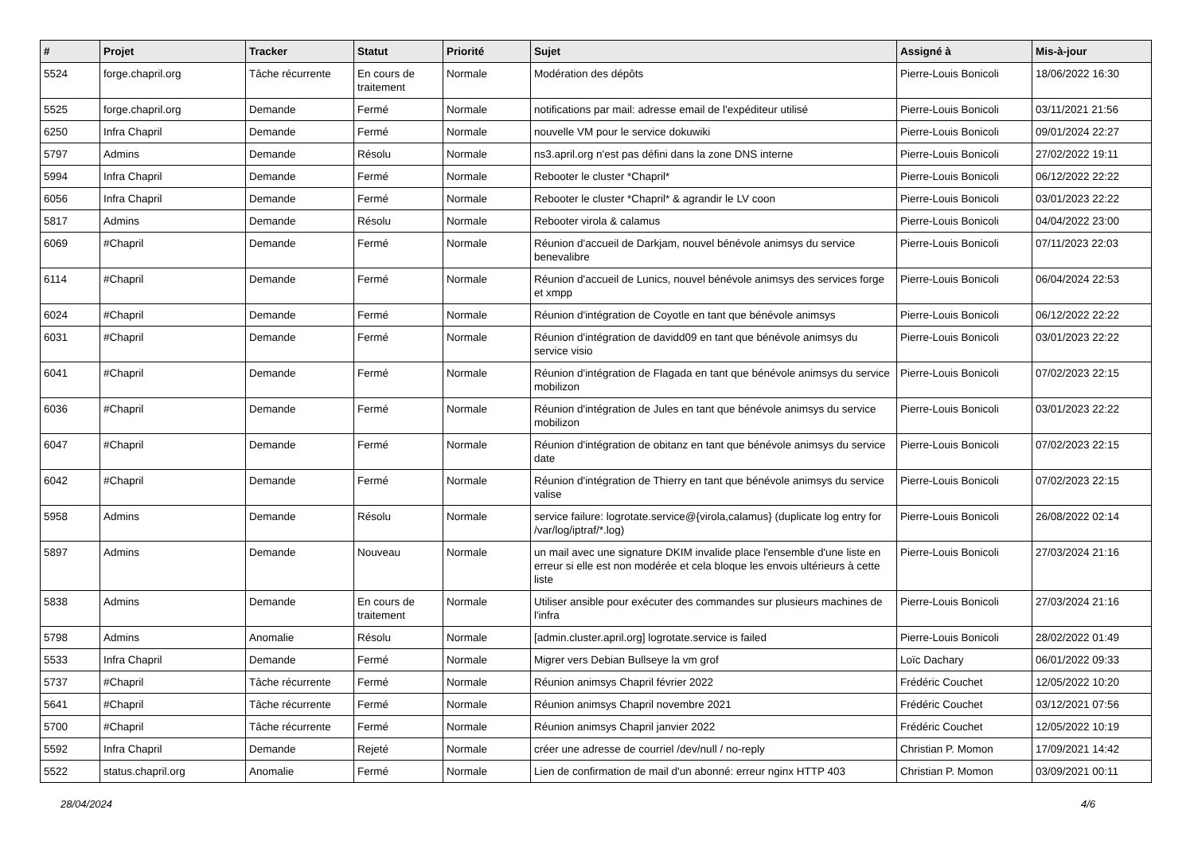| # | Projet | Tracker | Statut | Priorité | Sujet | Assigné à | Mis-à-jour |
| --- | --- | --- | --- | --- | --- | --- | --- |
| 5524 | forge.chapril.org | Tâche récurrente | En cours de traitement | Normale | Modération des dépôts | Pierre-Louis Bonicoli | 18/06/2022 16:30 |
| 5525 | forge.chapril.org | Demande | Fermé | Normale | notifications par mail: adresse email de l'expéditeur utilisé | Pierre-Louis Bonicoli | 03/11/2021 21:56 |
| 6250 | Infra Chapril | Demande | Fermé | Normale | nouvelle VM pour le service dokuwiki | Pierre-Louis Bonicoli | 09/01/2024 22:27 |
| 5797 | Admins | Demande | Résolu | Normale | ns3.april.org n'est pas défini dans la zone DNS interne | Pierre-Louis Bonicoli | 27/02/2022 19:11 |
| 5994 | Infra Chapril | Demande | Fermé | Normale | Rebooter le cluster *Chapril* | Pierre-Louis Bonicoli | 06/12/2022 22:22 |
| 6056 | Infra Chapril | Demande | Fermé | Normale | Rebooter le cluster *Chapril* & agrandir le LV coon | Pierre-Louis Bonicoli | 03/01/2023 22:22 |
| 5817 | Admins | Demande | Résolu | Normale | Rebooter virola & calamus | Pierre-Louis Bonicoli | 04/04/2022 23:00 |
| 6069 | #Chapril | Demande | Fermé | Normale | Réunion d'accueil de Darkjam, nouvel bénévole animsys du service benevalibre | Pierre-Louis Bonicoli | 07/11/2023 22:03 |
| 6114 | #Chapril | Demande | Fermé | Normale | Réunion d'accueil de Lunics, nouvel bénévole animsys des services forge et xmpp | Pierre-Louis Bonicoli | 06/04/2024 22:53 |
| 6024 | #Chapril | Demande | Fermé | Normale | Réunion d'intégration de Coyotle en tant que bénévole animsys | Pierre-Louis Bonicoli | 06/12/2022 22:22 |
| 6031 | #Chapril | Demande | Fermé | Normale | Réunion d'intégration de davidd09 en tant que bénévole animsys du service visio | Pierre-Louis Bonicoli | 03/01/2023 22:22 |
| 6041 | #Chapril | Demande | Fermé | Normale | Réunion d'intégration de Flagada en tant que bénévole animsys du service mobilizon | Pierre-Louis Bonicoli | 07/02/2023 22:15 |
| 6036 | #Chapril | Demande | Fermé | Normale | Réunion d'intégration de Jules en tant que bénévole animsys du service mobilizon | Pierre-Louis Bonicoli | 03/01/2023 22:22 |
| 6047 | #Chapril | Demande | Fermé | Normale | Réunion d'intégration de obitanz en tant que bénévole animsys du service date | Pierre-Louis Bonicoli | 07/02/2023 22:15 |
| 6042 | #Chapril | Demande | Fermé | Normale | Réunion d'intégration de Thierry en tant que bénévole animsys du service valise | Pierre-Louis Bonicoli | 07/02/2023 22:15 |
| 5958 | Admins | Demande | Résolu | Normale | service failure: logrotate.service@{virola,calamus} (duplicate log entry for /var/log/iptraf/*.log) | Pierre-Louis Bonicoli | 26/08/2022 02:14 |
| 5897 | Admins | Demande | Nouveau | Normale | un mail avec une signature DKIM invalide place l'ensemble d'une liste en erreur si elle est non modérée et cela bloque les envois ultérieurs à cette liste | Pierre-Louis Bonicoli | 27/03/2024 21:16 |
| 5838 | Admins | Demande | En cours de traitement | Normale | Utiliser ansible pour exécuter des commandes sur plusieurs machines de l'infra | Pierre-Louis Bonicoli | 27/03/2024 21:16 |
| 5798 | Admins | Anomalie | Résolu | Normale | [admin.cluster.april.org] logrotate.service is failed | Pierre-Louis Bonicoli | 28/02/2022 01:49 |
| 5533 | Infra Chapril | Demande | Fermé | Normale | Migrer vers Debian Bullseye la vm grof | Loïc Dachary | 06/01/2022 09:33 |
| 5737 | #Chapril | Tâche récurrente | Fermé | Normale | Réunion animsys Chapril février 2022 | Frédéric Couchet | 12/05/2022 10:20 |
| 5641 | #Chapril | Tâche récurrente | Fermé | Normale | Réunion animsys Chapril novembre 2021 | Frédéric Couchet | 03/12/2021 07:56 |
| 5700 | #Chapril | Tâche récurrente | Fermé | Normale | Réunion animsys Chapril janvier 2022 | Frédéric Couchet | 12/05/2022 10:19 |
| 5592 | Infra Chapril | Demande | Rejeté | Normale | créer une adresse de courriel /dev/null / no-reply | Christian P. Momon | 17/09/2021 14:42 |
| 5522 | status.chapril.org | Anomalie | Fermé | Normale | Lien de confirmation de mail d'un abonné: erreur nginx HTTP 403 | Christian P. Momon | 03/09/2021 00:11 |
28/04/2024 4/6